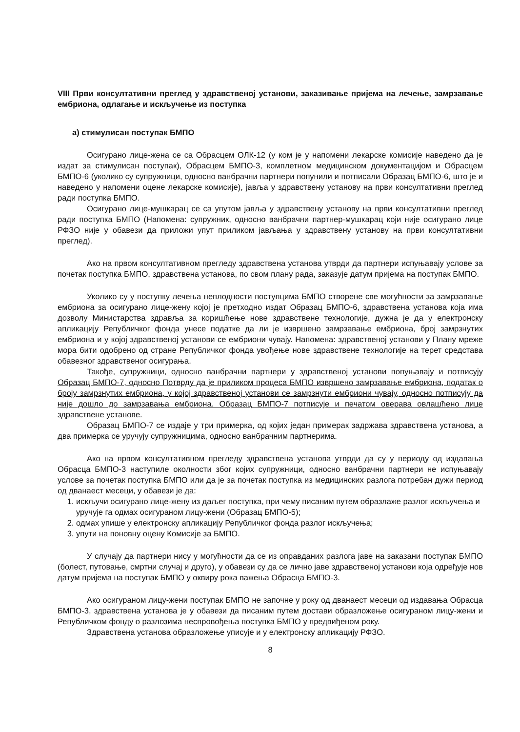VIII Први консултативни преглед у здравственој установи, заказивање пријема на лечење, замрзавање ембриона, одлагање и искључење из поступка
а) стимулисан поступак БМПО
Осигурано лице-жена се са Обрасцем ОЛК-12 (у ком је у напомени лекарске комисије наведено да је издат за стимулисан поступак), Обрасцем БМПО-3, комплетном медицинском документацијом и Обрасцем БМПО-6 (уколико су супружници, односно ванбрачни партнери попунили и потписали Образац БМПО-6, што је и наведено у напомени оцене лекарске комисије), јавља у здравствену установу на први консултативни преглед ради поступка БМПО.
Осигурано лице-мушкарац се са упутом јавља у здравствену установу на први консултативни преглед ради поступка БМПО (Напомена: супружник, односно ванбрачни партнер-мушкарац који није осигурано лице РФЗО није у обавези да приложи упут приликом јављања у здравствену установу на први консултативни преглед).
Ако на првом консултативном прегледу здравствена установа утврди да партнери испуњавају услове за почетак поступка БМПО, здравствена установа, по свом плану рада, заказује датум пријема на поступак БМПО.
Уколико су у поступку лечења неплодности поступцима БМПО створене све могућности за замрзавање ембриона за осигурано лице-жену којој је претходно издат Образац БМПО-6, здравствена установа која има дозволу Министарства здравља за коришћење нове здравствене технологије, дужна је да у електронску апликацију Републичког фонда унесе податке да ли је извршено замрзавање ембриона, број замрзнутих ембриона и у којој здравственој установи се ембриони чувају. Напомена: здравственој установи у Плану мреже мора бити одобрено од стране Републичког фонда увођење нове здравствене технологије на терет средстава обавезног здравственог осигурања.
Такође, супружници, односно ванбрачни партнери у здравственој установи попуњавају и потписују Образац БМПО-7, односно Потврду да је приликом процеса БМПО извршено замрзавање ембриона, податак о броју замрзнутих ембриона, у којој здравственој установи се замрзнути ембриони чувају, односно потписују да није дошло до замрзавања ембриона. Образац БМПО-7 потписује и печатом оверава овлашћено лице здравствене установе.
Образац БМПО-7 се издаје у три примерка, од којих један примерак задржава здравствена установа, а два примерка се уручују супружницима, односно ванбрачним партнерима.
Ако на првом консултативном прегледу здравствена установа утврди да су у периоду од издавања Обрасца БМПО-3 наступиле околности због којих супружници, односно ванбрачни партнери не испуњавају услове за почетак поступка БМПО или да је за почетак поступка из медицинских разлога потребан дужи период од дванаест месеци, у обавези је да:
1. искључи осигурано лице-жену из даљег поступка, при чему писаним путем образлаже разлог искључења и уручује га одмах осигураном лицу-жени (Образац БМПО-5);
2. одмах упише у електронску апликацију Републичког фонда разлог искључења;
3. упути на поновну оцену Комисије за БМПО.
У случају да партнери нису у могућности да се из оправданих разлога јаве на заказани поступак БМПО (болест, путовање, смртни случај и друго), у обавези су да се лично јаве здравственој установи која одређује нов датум пријема на поступак БМПО у оквиру рока важења Обрасца БМПО-3.
Ако осигураном лицу-жени поступак БМПО не започне у року од дванаест месеци од издавања Обрасца БМПО-3, здравствена установа је у обавези да писаним путем достави образложење осигураном лицу-жени и Републичком фонду о разлозима неспровођења поступка БМПО у предвиђеном року.
Здравствена установа образложење уписује и у електронску апликацију РФЗО.
8